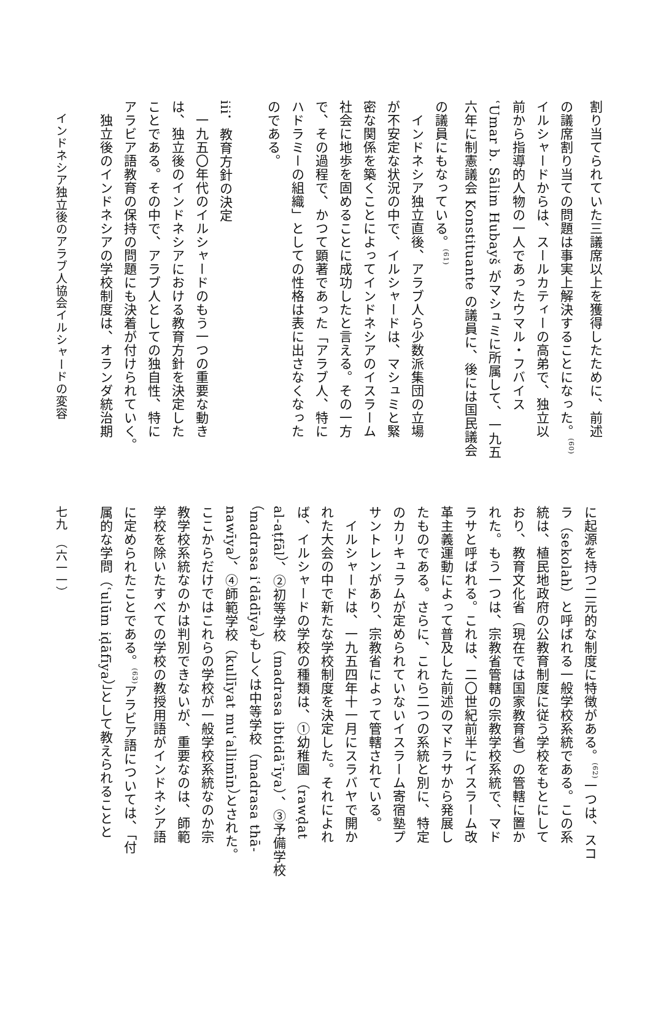割り当てられていた三議席以上を獲得したために、前述
の議席割り当ての問題は事実上解決することになった。<sup>(60)</sup>
イルシャードからは、スールカティーの高弟で、独立以
前から指導的人物の一人であったウマル・フバイス
ʿUmar b. Sālim Hubayš がマシュミに所属して、一九五
六年に制憲議会 Konstituante の議員に、後には国民議会
の議員にもなっている。<sup>(61)</sup>
　インドネシア独立直後、アラブ人ら少数派集団の立場
が不安定な状況の中で、イルシャードは、マシュミと緊
密な関係を築くことによってインドネシアのイスラーム
社会に地歩を固めることに成功したと言える。その一方
で、その過程で、かつて顕著であった「アラブ人、特に
ハドラミーの組織」としての性格は表に出さなくなった
のである。
iii．教育方針の決定
　一九五〇年代のイルシャードのもう一つの重要な動き
は、独立後のインドネシアにおける教育方針を決定した
ことである。その中で、アラブ人としての独自性、特に
アラビア語教育の保持の問題にも決着が付けられていく。
　独立後のインドネシアの学校制度は、オランダ統治期
　インドネシア独立後のアラブ人協会イルシャードの変容
に起源を持つ二元的な制度に特徴がある。<sup>(62)</sup>一つは、スコ
ラ（sekolah）と呼ばれる一般学校系統である。この系
統は、植民地政府の公教育制度に従う学校をもとにして
おり、教育文化省（現在では国家教育省）の管轄に置か
れた。もう一つは、宗教省管轄の宗教学校系統で、マド
ラサと呼ばれる。これは、二〇世紀前半にイスラーム改
革主義運動によって普及した前述のマドラサから発展し
たものである。さらに、これら二つの系統と別に、特定
のカリキュラムが定められていないイスラーム寄宿塾プ
サントレンがあり、宗教省によって管轄されている。
　イルシャードは、一九五四年十一月にスラバヤで開か
れた大会の中で新たな学校制度を決定した。それによれ
ば、イルシャードの学校の種類は、①幼稚園（rawḍat
al-aṭfāl）、②初等学校（madrasa ibtidāʾīya）、③予備学校
（madrasa iʿdādīya）もしくは中等学校（madrasa thā-
nawīya）、④師範学校（kullīyat muʿallimīn）とされた。
ここからだけではこれらの学校が一般学校系統なのか宗
教学校系統なのかは判別できないが、重要なのは、師範
学校を除いたすべての学校の教授用語がインドネシア語
に定められたことである。<sup>(63)</sup>アラビア語については、「付
属的な学問（ʿulūm iḍāfīya）」として教えられることと
七九　（六一一）